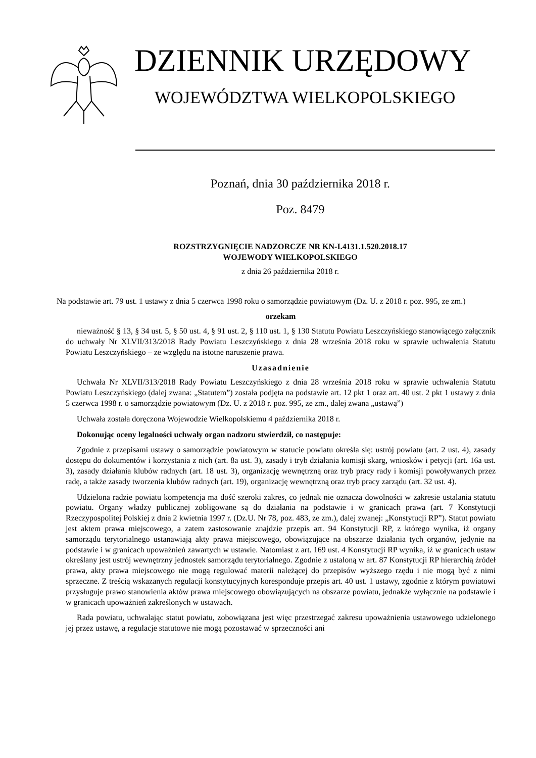DZIENNIK URZĘDOWY
WOJEWÓDZTWA WIELKOPOLSKIEGO
Poznań, dnia 30 października 2018 r.
Poz. 8479
ROZSTRZYGNIĘCIE NADZORCZE NR KN-I.4131.1.520.2018.17
WOJEWODY WIELKOPOLSKIEGO
z dnia 26 października 2018 r.
Na podstawie art. 79 ust. 1 ustawy z dnia 5 czerwca 1998 roku o samorządzie powiatowym (Dz. U. z 2018 r. poz. 995, ze zm.)
orzekam
nieważność § 13, § 34 ust. 5, § 50 ust. 4, § 91 ust. 2, § 110 ust. 1, § 130 Statutu Powiatu Leszczyńskiego stanowiącego załącznik do uchwały Nr XLVII/313/2018 Rady Powiatu Leszczyńskiego z dnia 28 września 2018 roku w sprawie uchwalenia Statutu Powiatu Leszczyńskiego – ze względu na istotne naruszenie prawa.
Uzasadnienie
Uchwała Nr XLVII/313/2018 Rady Powiatu Leszczyńskiego z dnia 28 września 2018 roku w sprawie uchwalenia Statutu Powiatu Leszczyńskiego (dalej zwana: „Statutem”) została podjęta na podstawie art. 12 pkt 1 oraz art. 40 ust. 2 pkt 1 ustawy z dnia 5 czerwca 1998 r. o samorządzie powiatowym (Dz. U. z 2018 r. poz. 995, ze zm., dalej zwana „ustawą”)
Uchwała została doręczona Wojewodzie Wielkopolskiemu 4 października 2018 r.
Dokonując oceny legalności uchwały organ nadzoru stwierdził, co następuje:
Zgodnie z przepisami ustawy o samorządzie powiatowym w statucie powiatu określa się: ustrój powiatu (art. 2 ust. 4), zasady dostępu do dokumentów i korzystania z nich (art. 8a ust. 3), zasady i tryb działania komisji skarg, wniosków i petycji (art. 16a ust. 3), zasady działania klubów radnych (art. 18 ust. 3), organizację wewnętrzną oraz tryb pracy rady i komisji powoływanych przez radę, a także zasady tworzenia klubów radnych (art. 19), organizację wewnętrzną oraz tryb pracy zarządu (art. 32 ust. 4).
Udzielona radzie powiatu kompetencja ma dość szeroki zakres, co jednak nie oznacza dowolności w zakresie ustalania statutu powiatu. Organy władzy publicznej zobligowane są do działania na podstawie i w granicach prawa (art. 7 Konstytucji Rzeczypospolitej Polskiej z dnia 2 kwietnia 1997 r. (Dz.U. Nr 78, poz. 483, ze zm.), dalej zwanej: „Konstytucji RP”). Statut powiatu jest aktem prawa miejscowego, a zatem zastosowanie znajdzie przepis art. 94 Konstytucji RP, z którego wynika, iż organy samorządu terytorialnego ustanawiają akty prawa miejscowego, obowiązujące na obszarze działania tych organów, jedynie na podstawie i w granicach upoważnień zawartych w ustawie. Natomiast z art. 169 ust. 4 Konstytucji RP wynika, iż w granicach ustaw określany jest ustrój wewnętrzny jednostek samorządu terytorialnego. Zgodnie z ustaloną w art. 87 Konstytucji RP hierarchią źródeł prawa, akty prawa miejscowego nie mogą regulować materii należącej do przepisów wyższego rzędu i nie mogą być z nimi sprzeczne. Z treścią wskazanych regulacji konstytucyjnych koresponduje przepis art. 40 ust. 1 ustawy, zgodnie z którym powiatowi przysługuje prawo stanowienia aktów prawa miejscowego obowiązujących na obszarze powiatu, jednakże wyłącznie na podstawie i w granicach upoważnień zakreślonych w ustawach.
Rada powiatu, uchwalając statut powiatu, zobowiązana jest więc przestrzegać zakresu upoważnienia ustawowego udzielonego jej przez ustawę, a regulacje statutowe nie mogą pozostawać w sprzeczności ani